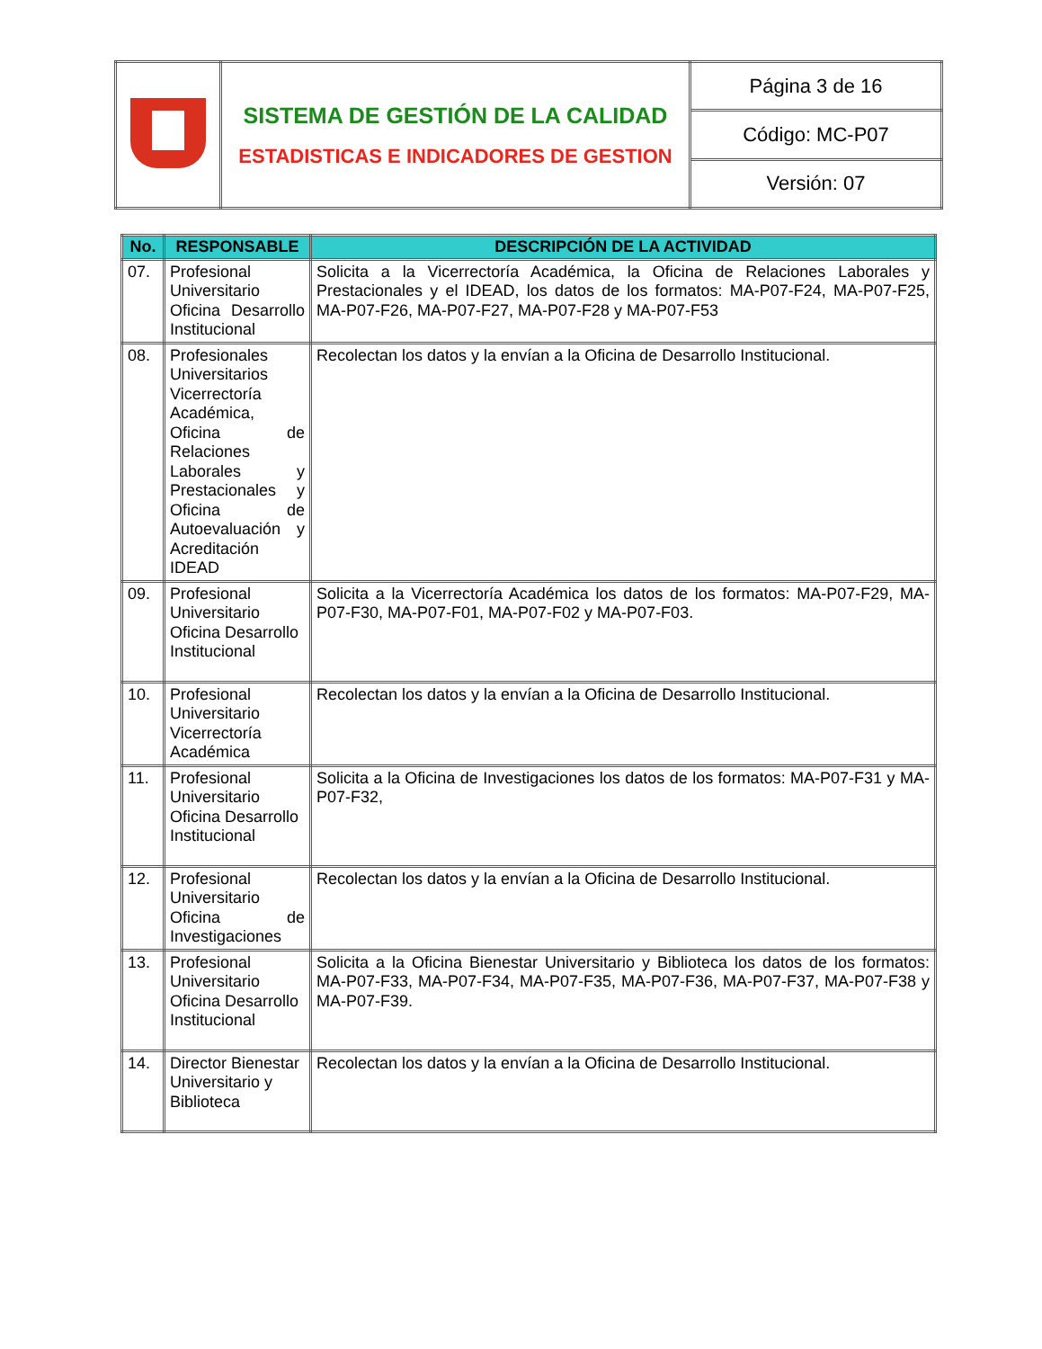| | SISTEMA DE GESTIÓN DE LA CALIDAD ESTADISTICAS E INDICADORES DE GESTION | Página 3 de 16 |
| | | Código: MC-P07 |
| | | Versión: 07 |
| No. | RESPONSABLE | DESCRIPCIÓN DE LA ACTIVIDAD |
| --- | --- | --- |
| 07. | Profesional Universitario Oficina Desarrollo Institucional | Solicita a la Vicerrectoría Académica, la Oficina de Relaciones Laborales y Prestacionales y el IDEAD, los datos de los formatos: MA-P07-F24, MA-P07-F25, MA-P07-F26, MA-P07-F27, MA-P07-F28 y MA-P07-F53 |
| 08. | Profesionales Universitarios Vicerrectoría Académica, Oficina de Relaciones Laborales y Prestacionales y Oficina de Autoevaluación y Acreditación IDEAD | Recolectan los datos y la envían a la Oficina de Desarrollo Institucional. |
| 09. | Profesional Universitario Oficina Desarrollo Institucional | Solicita a la Vicerrectoría Académica los datos de los formatos: MA-P07-F29, MA-P07-F30, MA-P07-F01, MA-P07-F02 y MA-P07-F03. |
| 10. | Profesional Universitario Vicerrectoría Académica | Recolectan los datos y la envían a la Oficina de Desarrollo Institucional. |
| 11. | Profesional Universitario Oficina Desarrollo Institucional | Solicita a la Oficina de Investigaciones los datos de los formatos: MA-P07-F31 y MA-P07-F32, |
| 12. | Profesional Universitario Oficina de Investigaciones | Recolectan los datos y la envían a la Oficina de Desarrollo Institucional. |
| 13. | Profesional Universitario Oficina Desarrollo Institucional | Solicita a la Oficina Bienestar Universitario y Biblioteca los datos de los formatos: MA-P07-F33, MA-P07-F34, MA-P07-F35, MA-P07-F36, MA-P07-F37, MA-P07-F38 y MA-P07-F39. |
| 14. | Director Bienestar Universitario y Biblioteca | Recolectan los datos y la envían a la Oficina de Desarrollo Institucional. |